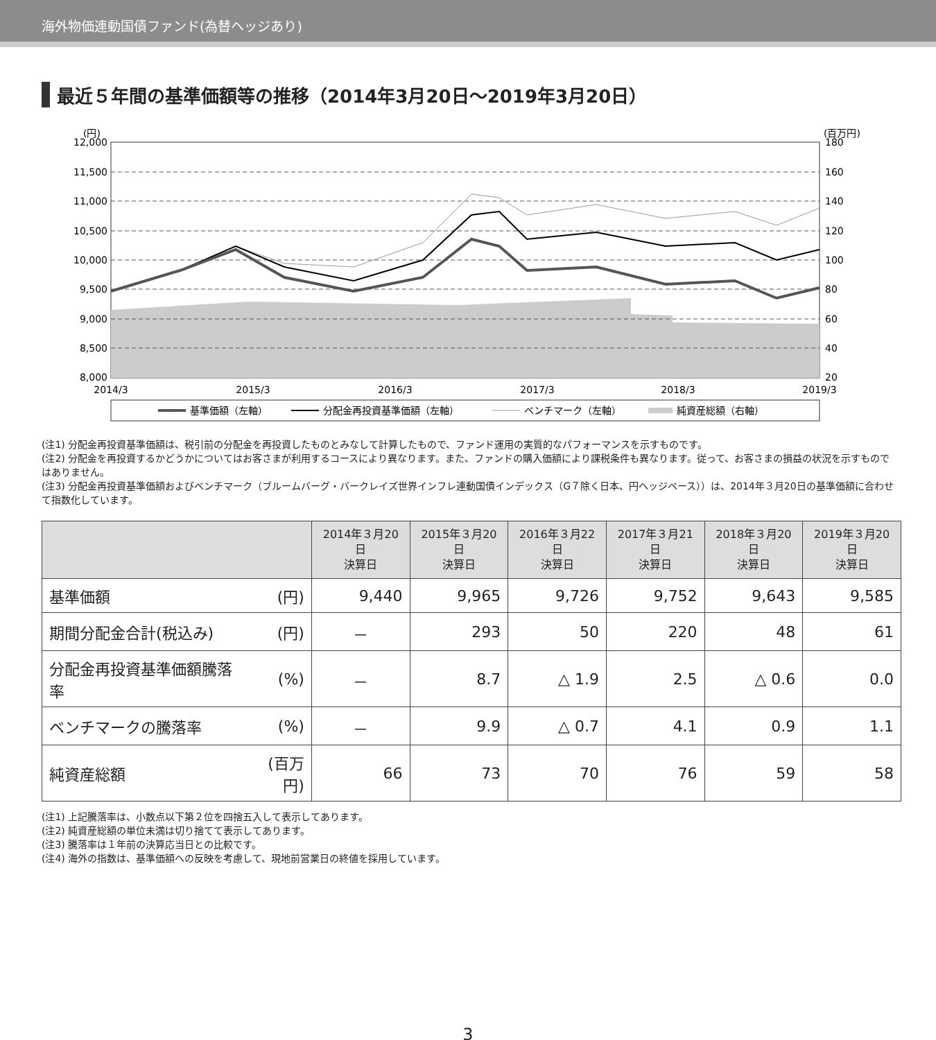海外物価連動国債ファンド(為替ヘッジあり)
最近５年間の基準価額等の推移（2014年3月20日～2019年3月20日）
(円)
(百万円)
12,000
11,500
11,000
10,500
10,000
9,500
9,000
8,500
8,000
180
160
140
120
100
80
60
40
20
2014/3
2015/3
2016/3
2017/3
2018/3
2019/3
基準価額（左軸）
分配金再投資基準価額（左軸）
ベンチマーク（左軸）
純資産総額（右軸）
(注1) 分配金再投資基準価額は、税引前の分配金を再投資したものとみなして計算したもので、ファンド運用の実質的なパフォーマンスを示すものです。
(注2) 分配金を再投資するかどうかについてはお客さまが利用するコースにより異なります。また、ファンドの購入価額により課税条件も異なります。従って、お客さまの損益の状況を示すものではありません。
(注3) 分配金再投資基準価額およびベンチマーク（ブルームバーグ・バークレイズ世界インフレ連動国債インデックス（G７除く日本、円ヘッジベース））は、2014年３月20日の基準価額に合わせて指数化しています。
| | | 2014年３月20日 決算日 | 2015年３月20日 決算日 | 2016年３月22日 決算日 | 2017年３月21日 決算日 | 2018年３月20日 決算日 | 2019年３月20日 決算日 |
| --- | --- | --- | --- | --- | --- | --- | --- |
| 基準価額 | (円) | 9,440 | 9,965 | 9,726 | 9,752 | 9,643 | 9,585 |
| 期間分配金合計(税込み) | (円) | － | 293 | 50 | 220 | 48 | 61 |
| 分配金再投資基準価額騰落率 | (%) | － | 8.7 | △ 1.9 | 2.5 | △ 0.6 | 0.0 |
| ベンチマークの騰落率 | (%) | － | 9.9 | △ 0.7 | 4.1 | 0.9 | 1.1 |
| 純資産総額 | (百万円) | 66 | 73 | 70 | 76 | 59 | 58 |
(注1) 上記騰落率は、小数点以下第２位を四捨五入して表示してあります。
(注2) 純資産総額の単位未満は切り捨てて表示してあります。
(注3) 騰落率は１年前の決算応当日との比較です。
(注4) 海外の指数は、基準価額への反映を考慮して、現地前営業日の終値を採用しています。
3